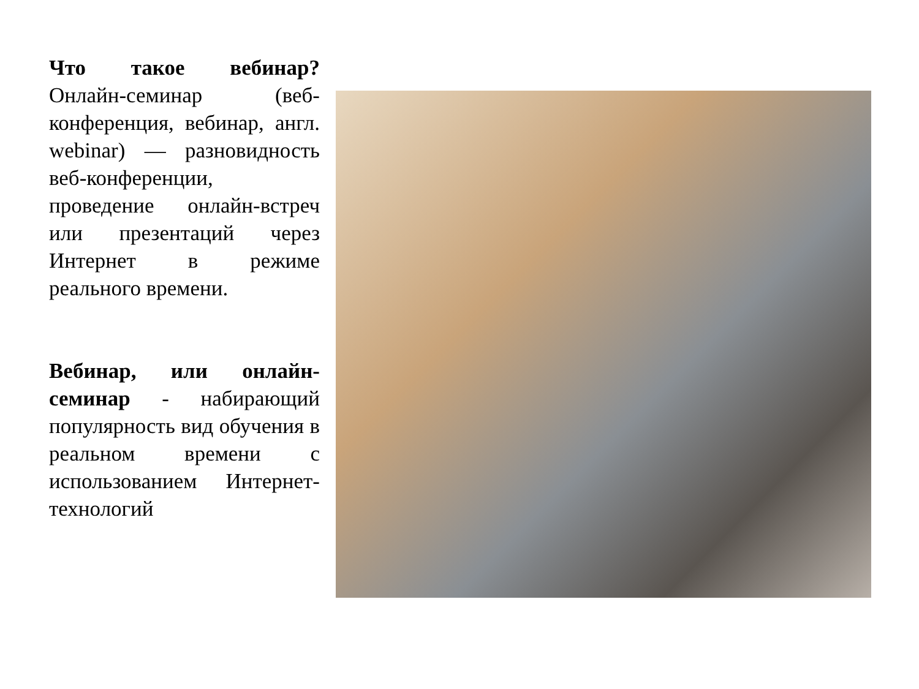Что такое вебинар? Онлайн-семинар (веб-конференция, вебинар, англ. webinar) — разновидность веб-конференции, проведение онлайн-встреч или презентаций через Интернет в режиме реального времени.
Вебинар, или онлайн-семинар - набирающий популярность вид обучения в реальном времени с использованием Интернет-технологий